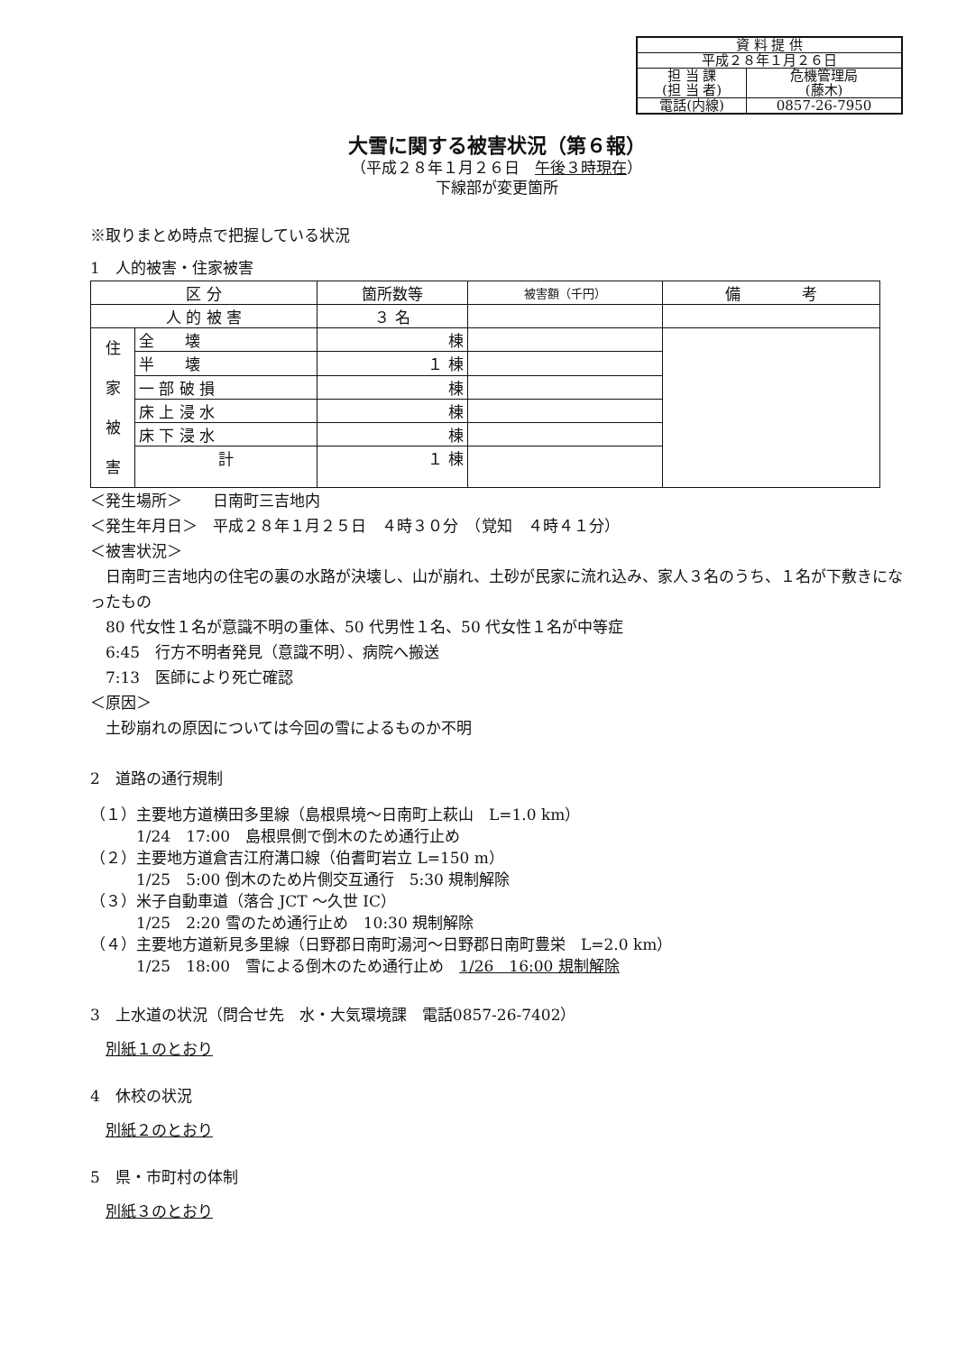| 資 料 提 供 | |
| 平成２８年１月２６日 | |
| 担 当 課 (担 当 者) | 危機管理局 (藤木) |
| 電話(内線) | 0857-26-7950 |
大雪に関する被害状況（第６報）
（平成２８年１月２６日　午後３時現在）
下線部が変更箇所
※取りまとめ時点で把握している状況
1　人的被害・住家被害
| 区 分 | | 箇所数等 | 被害額（千円） | 備 考 |
| --- | --- | --- | --- | --- |
| 人 的 被 害 | | ３ 名 | | |
| 住 家 被 害 | 全 壊 | 棟 | | |
| | 半 壊 | １ 棟 | | |
| | 一 部 破 損 | 棟 | | |
| | 床 上 浸 水 | 棟 | | |
| | 床 下 浸 水 | 棟 | | |
| | 計 | １ 棟 | | |
＜発生場所＞　　日南町三吉地内
＜発生年月日＞　平成２８年１月２５日　４時３０分　（覚知　４時４１分）
＜被害状況＞
　日南町三吉地内の住宅の裏の水路が決壊し、山が崩れ、土砂が民家に流れ込み、家人３名のうち、１名が下敷きになったもの
　80 代女性１名が意識不明の重体、50 代男性１名、50 代女性１名が中等症
　6:45　行方不明者発見（意識不明）、病院へ搬送
　7:13　医師により死亡確認
＜原因＞
　土砂崩れの原因については今回の雪によるものか不明
2　道路の通行規制
（１）主要地方道横田多里線（島根県境～日南町上萩山　L=1.0 km）
　　　1/24　17:00　島根県側で倒木のため通行止め
（２）主要地方道倉吉江府溝口線（伯耆町岩立 L=150 m）
　　　1/25　5:00 倒木のため片側交互通行　5:30 規制解除
（３）米子自動車道（落合 JCT ～久世 IC）
　　　1/25　2:20 雪のため通行止め　10:30 規制解除
（４）主要地方道新見多里線（日野郡日南町湯河～日野郡日南町豊栄　L=2.0 km）
　　　1/25　18:00　雪による倒木のため通行止め　1/26　16:00 規制解除
3　上水道の状況（問合せ先　水・大気環境課　電話0857-26-7402）
　別紙１のとおり
4　休校の状況
　別紙２のとおり
5　県・市町村の体制
　別紙３のとおり